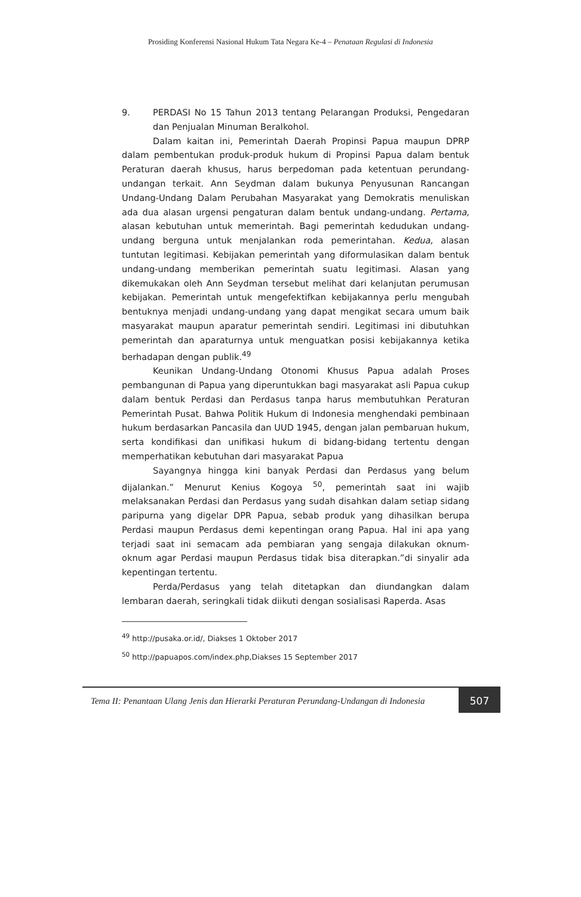Prosiding Konferensi Nasional Hukum Tata Negara Ke-4 – Penataan Regulasi di Indonesia
9. PERDASI No 15 Tahun 2013 tentang Pelarangan Produksi, Pengedaran dan Penjualan Minuman Beralkohol.
Dalam kaitan ini, Pemerintah Daerah Propinsi Papua maupun DPRP dalam pembentukan produk-produk hukum di Propinsi Papua dalam bentuk Peraturan daerah khusus, harus berpedoman pada ketentuan perundang-undangan terkait. Ann Seydman dalam bukunya Penyusunan Rancangan Undang-Undang Dalam Perubahan Masyarakat yang Demokratis menuliskan ada dua alasan urgensi pengaturan dalam bentuk undang-undang. Pertama, alasan kebutuhan untuk memerintah. Bagi pemerintah kedudukan undang-undang berguna untuk menjalankan roda pemerintahan. Kedua, alasan tuntutan legitimasi. Kebijakan pemerintah yang diformulasikan dalam bentuk undang-undang memberikan pemerintah suatu legitimasi. Alasan yang dikemukakan oleh Ann Seydman tersebut melihat dari kelanjutan perumusan kebijakan. Pemerintah untuk mengefektifkan kebijakannya perlu mengubah bentuknya menjadi undang-undang yang dapat mengikat secara umum baik masyarakat maupun aparatur pemerintah sendiri. Legitimasi ini dibutuhkan pemerintah dan aparaturnya untuk menguatkan posisi kebijakannya ketika berhadapan dengan publik.<sup>49</sup>
Keunikan Undang-Undang Otonomi Khusus Papua adalah Proses pembangunan di Papua yang diperuntukkan bagi masyarakat asli Papua cukup dalam bentuk Perdasi dan Perdasus tanpa harus membutuhkan Peraturan Pemerintah Pusat. Bahwa Politik Hukum di Indonesia menghendaki pembinaan hukum berdasarkan Pancasila dan UUD 1945, dengan jalan pembaruan hukum, serta kondifikasi dan unifikasi hukum di bidang-bidang tertentu dengan memperhatikan kebutuhan dari masyarakat Papua
Sayangnya hingga kini banyak Perdasi dan Perdasus yang belum dijalankan.” Menurut Kenius Kogoya <sup>50</sup>, pemerintah saat ini wajib melaksanakan Perdasi dan Perdasus yang sudah disahkan dalam setiap sidang paripurna yang digelar DPR Papua, sebab produk yang dihasilkan berupa Perdasi maupun Perdasus demi kepentingan orang Papua. Hal ini apa yang terjadi saat ini semacam ada pembiaran yang sengaja dilakukan oknum-oknum agar Perdasi maupun Perdasus tidak bisa diterapkan.”di sinyalir ada kepentingan tertentu.
Perda/Perdasus yang telah ditetapkan dan diundangkan dalam lembaran daerah, seringkali tidak diikuti dengan sosialisasi Raperda. Asas
<sup>49</sup> http://pusaka.or.id/, Diakses 1 Oktober 2017
<sup>50</sup> http://papuapos.com/index.php,Diakses 15 September 2017
Tema II: Penantaan Ulang Jenis dan Hierarki Peraturan Perundang-Undangan di Indonesia
507